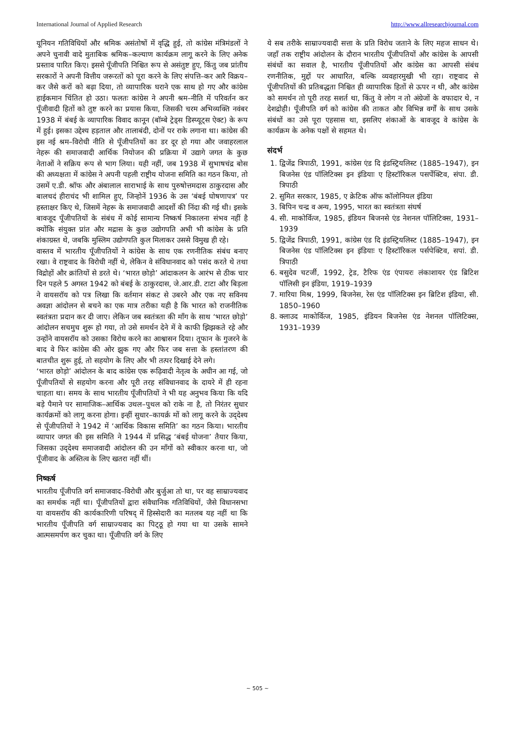International Journal of Applied Research http://www.allresearchjournal.com
यूनियन गतिविधियों और श्रमिक असंतोषों में वृद्धि हुई, तो कांग्रेस मंत्रिमंडलों ने अपने चुनावी वादे मुताबिक श्रमिक–कल्याण कार्यक्रम लागू करने के लिए अनेक प्रस्ताव पारित किए। इससे पूँजीपति निश्चित रूप से असंतुष्ट हुए, किंतु जब प्रांतीय सरकारों ने अपनी वित्तीय जरूरतों को पूरा करने के लिए संपत्ति–कर आरै विक्रय–कर जैसे करों को बढ़ा दिया, तो व्यापारिक घराने एक साथ हो गए और कांग्रेस हाईकमान चिंतित हो उठा। फलतः कांग्रेस ने अपनी श्रम–नीति में परिवर्तन कर पूँजीवादी हितों को तुष्ट करने का प्रयास किया, जिसकी चरम अभिव्यक्ति नवंबर 1938 में बंबई के व्यापारिक विवाद कानून (बॉम्बे ट्रेड्स डिस्प्यूट्स ऐक्ट) के रूप में हुई। इसका उद्देश्य हड़ताल और तालाबंदी, दोनों पर राके लगाना था। कांग्रेस की इस नई श्रम–विरोधी नीति से पूँजीपतियों का डर दूर हो गया और जवाहरलाल नेहरू की समाजवादी आर्थिक नियोजन की प्रक्रिया में उद्यागे जगत के कुछ नेताओं ने सक्रिय रूप से भाग लिया। यही नहीं, जब 1938 में सुभाषचंद्र बोस की अध्यक्षता में कांग्रेस ने अपनी पहली राष्ट्रीय योजना समिति का गठन किया, तो उसमें ए.डी. श्रॉफ और अंबालाल साराभाई के साथ पुरुषोत्तमदास ठाकुरदास और बालचदं हीराचंद भी शामिल हुए, जिन्होनें 1936 के उस ‘बंबई घोषणापत्र’ पर हस्ताक्षर किए थे, जिसमें नेहरू के समाजवादी आदर्शो की निंदा की गई थी। इसके बावजूद पूँजीपतियों के संबंध में कोई सामान्य निष्कर्ष निकालना संभव नहीं है क्योंकि संयुक्त प्रांत और मद्रास के कुछ उद्योगपति अभी भी कांग्रेस के प्रति शंकाग्रस्त थे, जबकि मुस्लिम उद्योगपति कुल मिलाकर उससे विमुख ही रहे।
वास्तव में भारतीय पूँजीपतियों ने कांग्रेस के साथ एक रणनीतिक संबंध बनाए रखा। वे राष्ट्रवाद के विरोधी नहीं थे, लेकिन वे संविधानवाद को पसंद करते थे तथा विद्रोहों और क्रांतियों से डरते थे। ‘भारत छोड़ो’ आंदाकलन के आरंभ से ठीक चार दिन पहले 5 अगस्त 1942 को बंबई के ठाकुरदास, जे.आर.डी. टाटा और बिड़ला ने वायसरॉय को पत्र लिखा कि वर्तमान संकट से उबरने और एक नए सविनय अवज्ञा आंदोलन से बचने का एक मात्र तरीका यही है कि भारत को राजनीतिक स्वतंत्रता प्रदान कर दी जाए। लेकिन जब स्वतंत्रता की माँग के साथ ‘भारत छोड़ो’ आंदोलन सचमुच शुरू हो गया, तो उसे समर्थन देने में वे काफी झिझकते रहे और उन्होंने वायसरॉय को उसका विरोध करने का आश्वासन दिया। तूफान के गुजरने के बाद वे फिर कांग्रेस की ओर झुक गए और फिर जब सत्ता के हस्तांतरण की बातचीत शुरू हुई, तो सहयोग के लिए और भी तत्पर दिखाई देने लगे।
‘भारत छोड़ो’ आंदोलन के बाद कांग्रेस एक रूढ़िवादी नेतृत्व के अधीन आ गई, जो पूँजीपतियों से सहयोग करना और पूरी तरह संविधानवाद के दायरे में ही रहना चाहता था। समय के साथ भारतीय पूँजीपतियों ने भी यह अनुभव किया कि यदि बड़े पैमाने पर सामाजिक–आर्थिक उथल–पुथल को राके ना है, तो निरंतर सुधार कार्यक्रमों को लागू करना होगा। इन्हीं सुधार–कायर्क्र मों को लागू करने के उद्‌देश्य से पूँजीपतियों ने 1942 में ‘आर्थिक विकास समिति’ का गठन किया। भारतीय व्यापार जगत की इस समिति ने 1944 में प्रसिद्ध ‘बंबई योजना’ तैयार किया, जिसका उद्‌देश्य समाजवादी आंदोलन की उन माँगों को स्वीकार करना था, जो पूँजीवाद के अस्तित्व के लिए खतरा नहीं थीं।
निष्कर्ष
भारतीय पूँजीपति वर्ग समाजवाद–विरोधी और बुर्जुआ तो था, पर वह साम्राज्यवाद का समर्थक नहीं था। पूँजीपतियों द्वारा संवैधानिक गतिविधियों, जैसे विधानसभा या वायसरॉय की कार्यकारिणी परिषद् में हिस्सेदारी का मतलब यह नहीं था कि भारतीय पूँजीपति वर्ग साम्राज्यवाद का पिट्‌ठू हो गया था या उसके सामने आत्मसमर्पण कर चुका था। पूँजीपति वर्ग के लिए
ये सब तरीके साम्राज्यवादी सत्ता के प्रति विरोध जताने के लिए महज साधन थे। जहाँ तक राष्ट्रीय आंदोलन के दौरान भारतीय पूँजीपतियों और कांग्रेस के आपसी संबंधों का सवाल है, भारतीय पूँजीपतियों और कांग्रेस का आपसी संबंध रणनीतिक, मुद्दों पर आधारित, बल्कि व्यवहारमुखी भी रहा। राष्ट्रवाद से पूँजीपतियों की प्रतिबद्धता निश्चित ही व्यापारिक हितों से ऊपर न थी, और कांग्रेस को समर्थन तो पूरी तरह सशर्त था, किंतु वे लोग न तो अंग्रेजों के वफादार थे, न देशद्रोही। पूँजीपति वर्ग को कांग्रेस की ताकत और विभिन्न वर्गों के साथ उसके संबंधों का उसे पूरा एहसास था, इसलिए शंकाओं के बावजूद वे कांग्रेस के कार्यक्रम के अनेक पक्षों से सहमत थे।
संदर्भ
1. द्विजेंद्र त्रिपाठी, 1991, कांग्रेस एंड दि इंडस्ट्रियलिस्ट (1885–1947), इन बिजनेस एंड पॉलिटिक्स इन इंडियाः ए हिस्टॉरिकल पसर्पेक्टिव, संपा. डी. त्रिपाठी
2. सुमित सरकार, 1985, ए क्रेटिक ऑफ कॉलोनियल इंडिया
3. बिपिन चन्द्र व अन्य, 1995, भारत का स्वतंत्रता संघर्ष
4. सी. माकोर्वित्ज, 1985, इंडियन बिजनसे एंड नेशनल पॉलिटिक्स, 1931–1939
5. द्विजेंद्र त्रिपाठी, 1991, कांग्रेस एंड दि इंडस्ट्रियलिस्ट (1885–1947), इन बिजनेस एंड पॉलिटिक्स इन इंडियाः ए हिस्टॉरिकल पर्सपेक्टिव, सपां. डी. त्रिपाठी
6. बसुदेव चटर्जी, 1992, ट्रेड, टैरिफ एंड एंपायरः लंकाशायर एंड ब्रिटिश पॉलिसी इन इंडिया, 1919–1939
7. मारिया मिश्र, 1999, बिजनेस, रेस एंड पॉलिटिक्स इन ब्रिटिश इंडिया, सी. 1850–1960
8. क्लाउद माकोर्वित्ज, 1985, इंडियन बिजनेस एंड नेशनल पॉलिटिक्स, 1931–1939
~ 505 ~